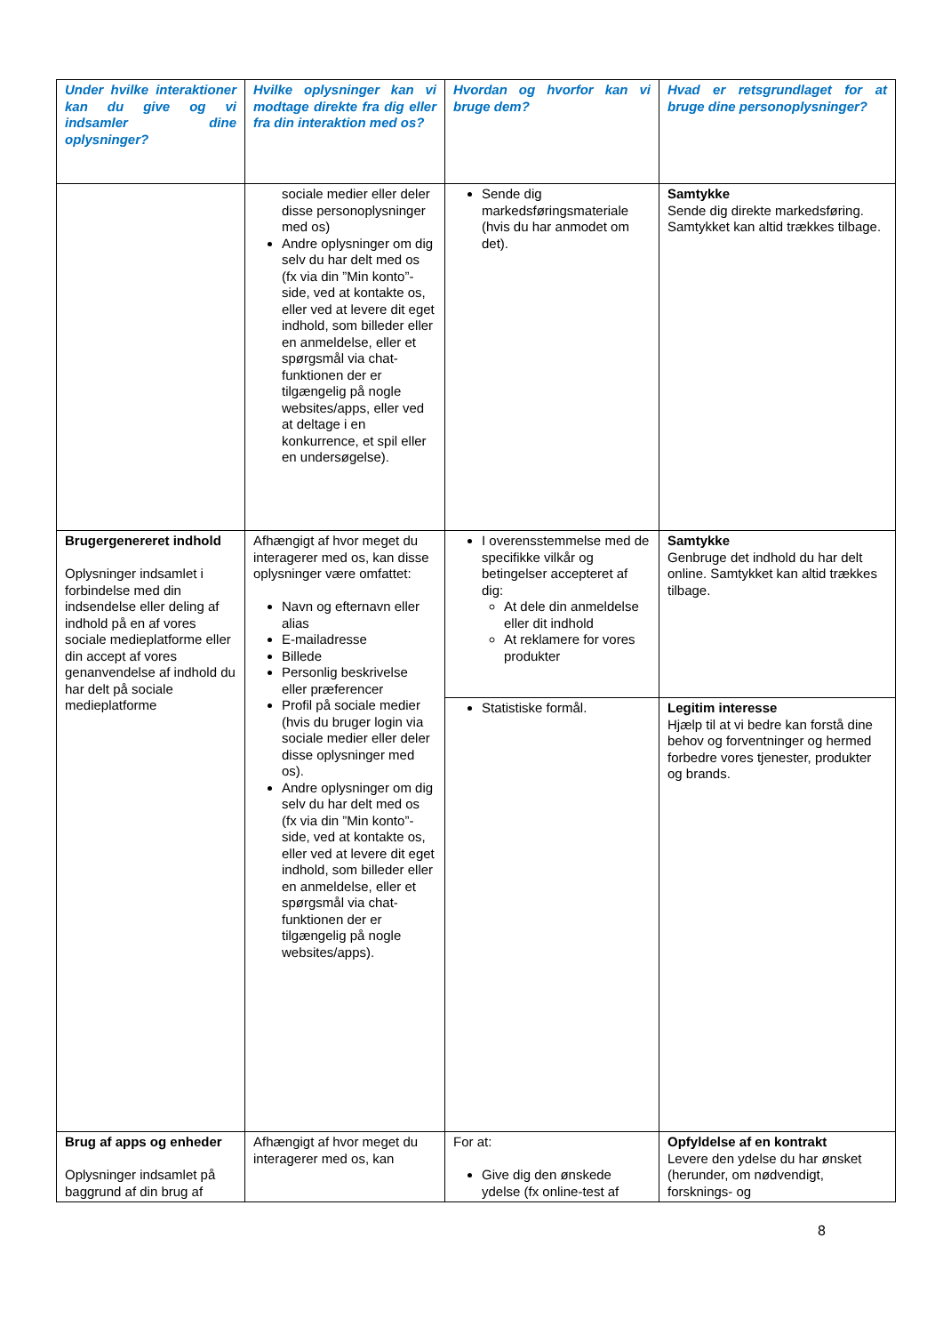| Under hvilke interaktioner kan du give og vi indsamler dine oplysninger? | Hvilke oplysninger kan vi modtage direkte fra dig eller fra din interaktion med os? | Hvordan og hvorfor kan vi bruge dem? | Hvad er retsgrundlaget for at bruge dine personoplysninger? |
| --- | --- | --- | --- |
| | sociale medier eller deler disse personoplysninger med os) Andre oplysninger om dig selv du har delt med os (fx via din ”Min konto”-side, ved at kontakte os, eller ved at levere dit eget indhold, som billeder eller en anmeldelse, eller et spørgsmål via chat-funktionen der er tilgængelig på nogle websites/apps, eller ved at deltage i en konkurrence, et spil eller en undersøgelse). | Sende dig markedsføringsmateriale (hvis du har anmodet om det). | Samtykke Sende dig direkte markedsføring. Samtykket kan altid trækkes tilbage. |
| Brugergenereret indhold Oplysninger indsamlet i forbindelse med din indsendelse eller deling af indhold på en af vores sociale medieplatforme eller din accept af vores genanvendelse af indhold du har delt på sociale medieplatforme | Afhængigt af hvor meget du interagerer med os, kan disse oplysninger være omfattet: Navn og efternavn eller alias E-mailadresse Billede Personlig beskrivelse eller præferencer Profil på sociale medier (hvis du bruger login via sociale medier eller deler disse oplysninger med os). Andre oplysninger om dig selv du har delt med os (fx via din ”Min konto”-side, ved at kontakte os, eller ved at levere dit eget indhold, som billeder eller en anmeldelse, eller et spørgsmål via chat-funktionen der er tilgængelig på nogle websites/apps). | I overensstemmelse med de specifikke vilkår og betingelser accepteret af dig: At dele din anmeldelse eller dit indhold At reklamere for vores produkter | Samtykke Genbruge det indhold du har delt online. Samtykket kan altid trækkes tilbage. |
| | | Statistiske formål. | Legitim interesse Hjælp til at vi bedre kan forstå dine behov og forventninger og hermed forbedre vores tjenester, produkter og brands. |
| Brug af apps og enheder Oplysninger indsamlet på baggrund af din brug af | Afhængigt af hvor meget du interagerer med os, kan | For at: Give dig den ønskede ydelse (fx online-test af | Opfyldelse af en kontrakt Levere den ydelse du har ønsket (herunder, om nødvendigt, forsknings- og |
8